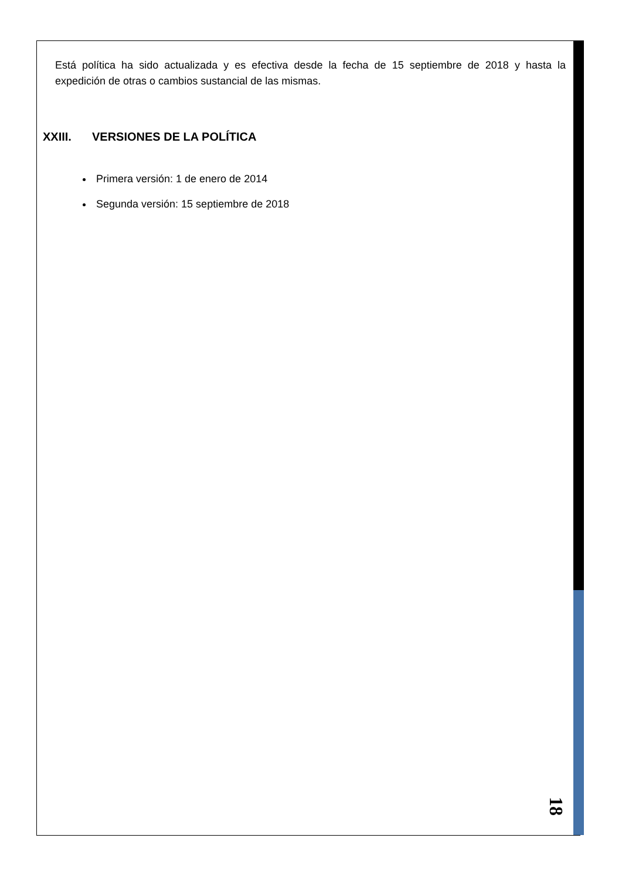Está política ha sido actualizada y es efectiva desde la fecha de 15 septiembre de 2018 y hasta la expedición de otras o cambios sustancial de las mismas.
XXIII. VERSIONES DE LA POLÍTICA
Primera versión: 1 de enero de 2014
Segunda versión: 15 septiembre de 2018
18